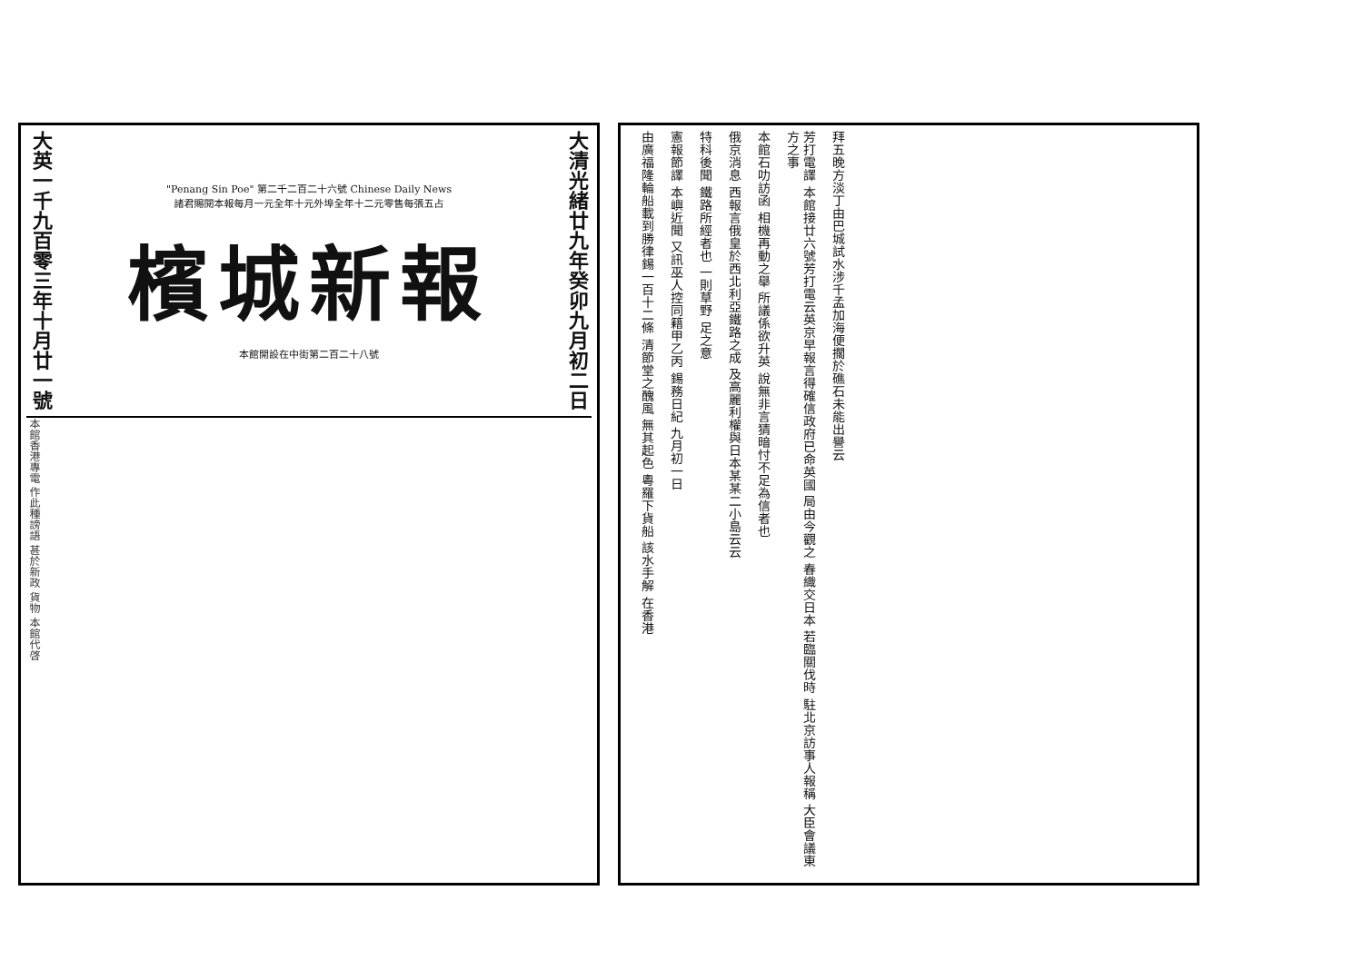大英一千九百零三年十月廿一號
"Penang Sin Poe" 第二千二百二十六號 Chinese Daily News
諸君賜閱本報每月一元全年十元外埠全年十二元零售每張五占
檳城新報
本館開設在中街第二百二十八號
大清光緒廿九年癸卯九月初二日
本館香港專電 作此種謗語 甚於新政 貨物 本館代啓
拜五晚方淡丁由巴城試水涉千孟加海便擱於礁石未能出譽云
芳打電譯 本館接廿六號芳打電云英京早報言得確信政府已命英國 局由今觀之 春織交日本 若臨關伐時 駐北京訪事人報稱 大臣會議東方之事
本館石叻訪函 相機再動之舉 所議係欲升英 說無非言猜暗忖不足為信者也
俄京消息 西報言俄皇於西北利亞鐵路之成 及高麗利權與日本某某二小島云云
特科後聞 鐵路所經者也 一則草野 足之意
憲報節譯 本嶼近聞 又訊巫人控同籍甲乙丙 錫務日紀 九月初一日
由廣福隆輪船載到勝律錫一百十二條 清節堂之醜風 無其起色 粵羅下貨船 該水手解 在香港